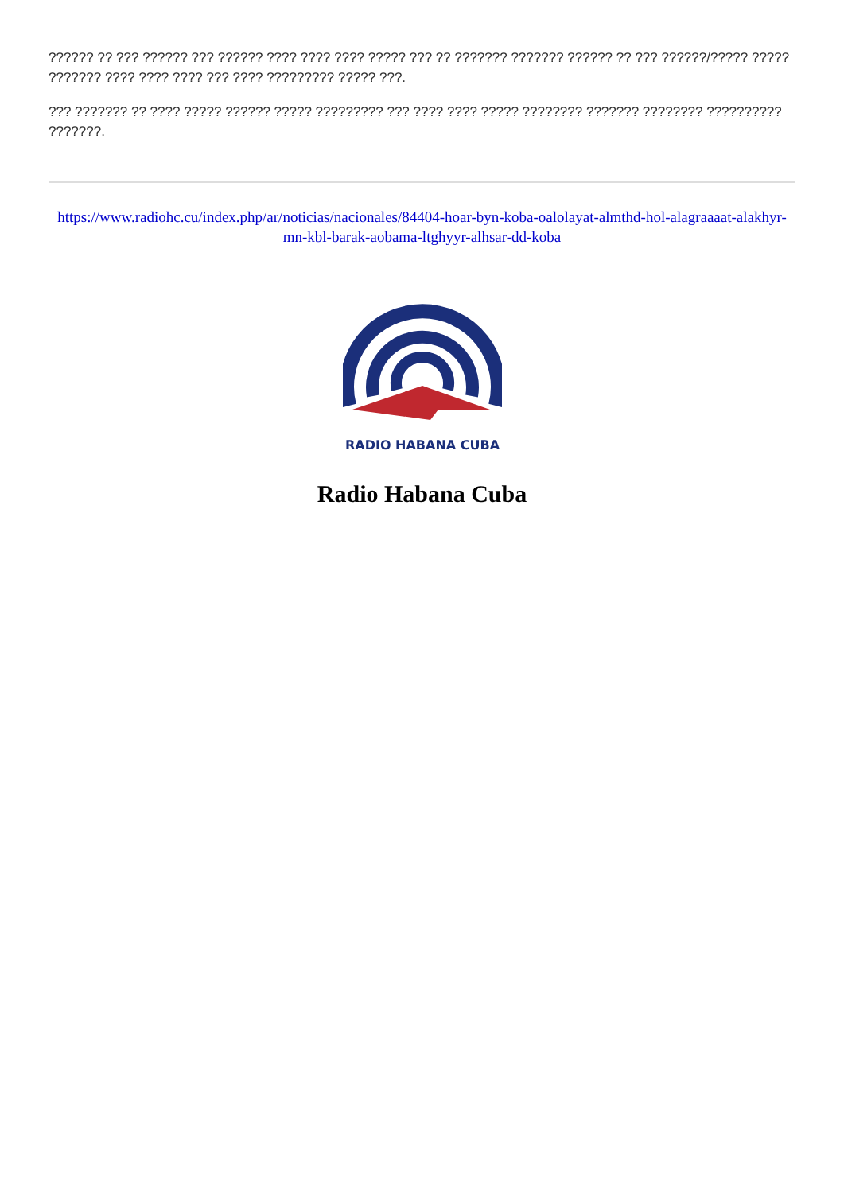?????? ?? ??? ?????? ??? ?????? ???? ???? ???? ????? ??? ?? ??????? ??????? ?????? ?? ??? ??????/????? ????? ??????? ???? ???? ???? ??? ???? ????????? ????? ???.
??? ??????? ?? ???? ????? ?????? ????? ????????? ??? ???? ???? ????? ???????? ??????? ???????? ?????????? ???????.
https://www.radiohc.cu/index.php/ar/noticias/nacionales/84404-hoar-byn-koba-oalolayat-almthd-hol-alagraaaat-alakhyr-mn-kbl-barak-aobama-ltghyyr-alhsar-dd-koba
RADIO HABANA CUBA
Radio Habana Cuba